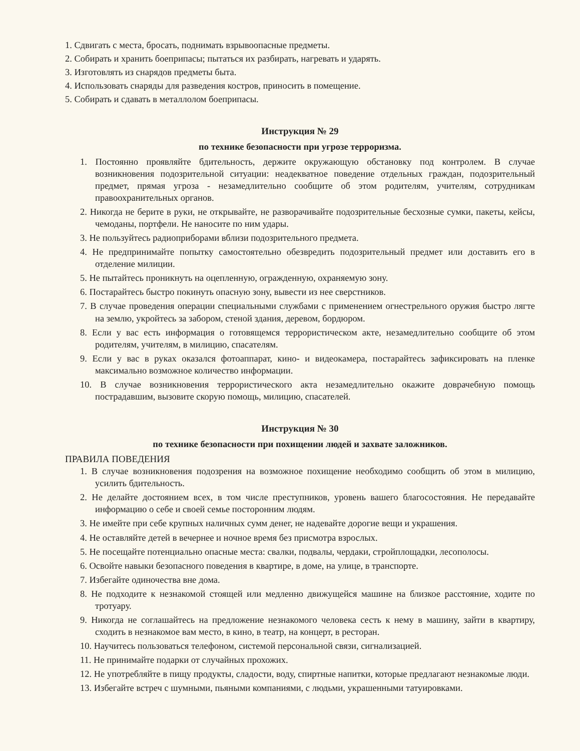1. Сдвигать с места, бросать, поднимать взрывоопасные предметы.
2. Собирать и хранить боеприпасы; пытаться их разбирать, нагревать и ударять.
3. Изготовлять из снарядов предметы быта.
4. Использовать снаряды для разведения костров, приносить в помещение.
5. Собирать и сдавать в металлолом боеприпасы.
Инструкция № 29
по технике безопасности при угрозе терроризма.
1. Постоянно проявляйте бдительность, держите окружающую обстановку под контролем. В случае возникновения подозрительной ситуации: неадекватное поведение отдельных граждан, подозрительный предмет, прямая угроза - незамедлительно сообщите об этом родителям, учителям, сотрудникам правоохранительных органов.
2. Никогда не берите в руки, не открывайте, не разворачивайте подозрительные бесхозные сумки, пакеты, кейсы, чемоданы, портфели. Не наносите по ним удары.
3. Не пользуйтесь радиоприборами вблизи подозрительного предмета.
4. Не предпринимайте попытку самостоятельно обезвредить подозрительный предмет или доставить его в отделение милиции.
5. Не пытайтесь проникнуть на оцепленную, огражденную, охраняемую зону.
6. Постарайтесь быстро покинуть опасную зону, вывести из нее сверстников.
7. В случае проведения операции специальными службами с применением огнестрельного оружия быстро лягте на землю, укройтесь за забором, стеной здания, деревом, бордюром.
8. Если у вас есть информация о готовящемся террористическом акте, незамедлительно сообщите об этом родителям, учителям, в милицию, спасателям.
9. Если у вас в руках оказался фотоаппарат, кино- и видеокамера, постарайтесь зафиксировать на пленке максимально возможное количество информации.
10. В случае возникновения террористического акта незамедлительно окажите доврачебную помощь пострадавшим, вызовите скорую помощь, милицию, спасателей.
Инструкция № 30
по технике безопасности при похищении людей и захвате заложников.
ПРАВИЛА ПОВЕДЕНИЯ
1. В случае возникновения подозрения на возможное похищение необходимо сообщить об этом в милицию, усилить бдительность.
2. Не делайте достоянием всех, в том числе преступников, уровень вашего благосостояния. Не передавайте информацию о себе и своей семье посторонним людям.
3. Не имейте при себе крупных наличных сумм денег, не надевайте дорогие вещи и украшения.
4. Не оставляйте детей в вечернее и ночное время без присмотра взрослых.
5. Не посещайте потенциально опасные места: свалки, подвалы, чердаки, стройплощадки, лесополосы.
6. Освойте навыки безопасного поведения в квартире, в доме, на улице, в транспорте.
7. Избегайте одиночества вне дома.
8. Не подходите к незнакомой стоящей или медленно движущейся машине на близкое расстояние, ходите по тротуару.
9. Никогда не соглашайтесь на предложение незнакомого человека сесть к нему в машину, зайти в квартиру, сходить в незнакомое вам место, в кино, в театр, на концерт, в ресторан.
10. Научитесь пользоваться телефоном, системой персональной связи, сигнализацией.
11. Не принимайте подарки от случайных прохожих.
12. Не употребляйте в пищу продукты, сладости, воду, спиртные напитки, которые предлагают незнакомые люди.
13. Избегайте встреч с шумными, пьяными компаниями, с людьми, украшенными татуировками.